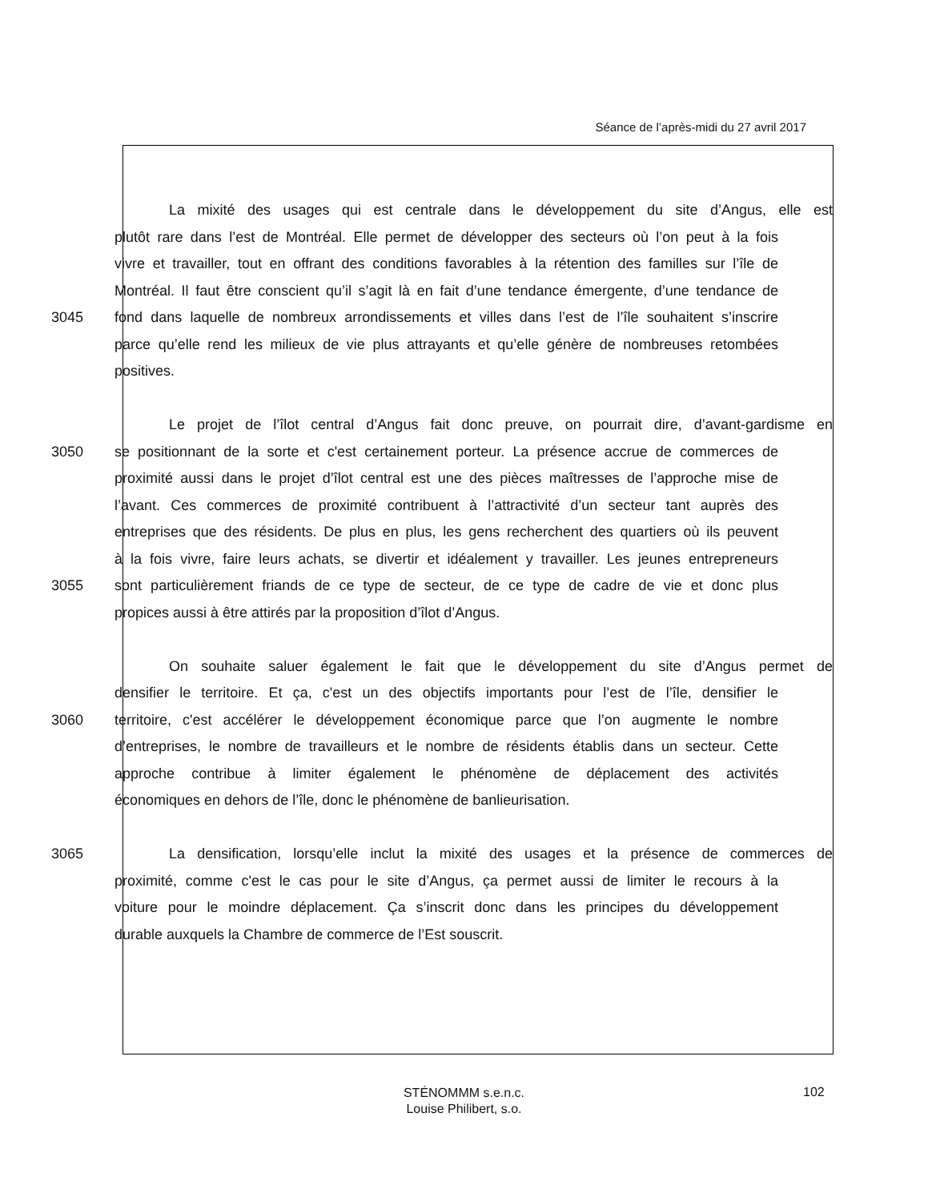Séance de l’après-midi du 27 avril 2017
La mixité des usages qui est centrale dans le développement du site d’Angus, elle est
plutôt rare dans l’est de Montréal. Elle permet de développer des secteurs où l’on peut à la fois
vivre et travailler, tout en offrant des conditions favorables à la rétention des familles sur l’île de
Montréal. Il faut être conscient qu’il s’agit là en fait d’une tendance émergente, d’une tendance de
3045 fond dans laquelle de nombreux arrondissements et villes dans l’est de l’île souhaitent s’inscrire
parce qu’elle rend les milieux de vie plus attrayants et qu’elle génère de nombreuses retombées
positives.
Le projet de l’îlot central d’Angus fait donc preuve, on pourrait dire, d’avant-gardisme en
3050 se positionnant de la sorte et c'est certainement porteur. La présence accrue de commerces de
proximité aussi dans le projet d’îlot central est une des pièces maîtresses de l’approche mise de
l’avant. Ces commerces de proximité contribuent à l’attractivité d’un secteur tant auprès des
entreprises que des résidents. De plus en plus, les gens recherchent des quartiers où ils peuvent
à la fois vivre, faire leurs achats, se divertir et idéalement y travailler. Les jeunes entrepreneurs
3055 sont particulièrement friands de ce type de secteur, de ce type de cadre de vie et donc plus
propices aussi à être attirés par la proposition d’îlot d’Angus.
On souhaite saluer également le fait que le développement du site d’Angus permet de
densifier le territoire. Et ça, c'est un des objectifs importants pour l’est de l’île, densifier le
3060 territoire, c'est accélérer le développement économique parce que l’on augmente le nombre
d’entreprises, le nombre de travailleurs et le nombre de résidents établis dans un secteur. Cette
approche contribue à limiter également le phénomène de déplacement des activités
économiques en dehors de l’île, donc le phénomène de banlieurisation.
3065 La densification, lorsqu’elle inclut la mixité des usages et la présence de commerces de
proximité, comme c'est le cas pour le site d’Angus, ça permet aussi de limiter le recours à la
voiture pour le moindre déplacement. Ça s’inscrit donc dans les principes du développement
durable auxquels la Chambre de commerce de l’Est souscrit.
STÉNOMMM s.e.n.c.
Louise Philibert, s.o.
102